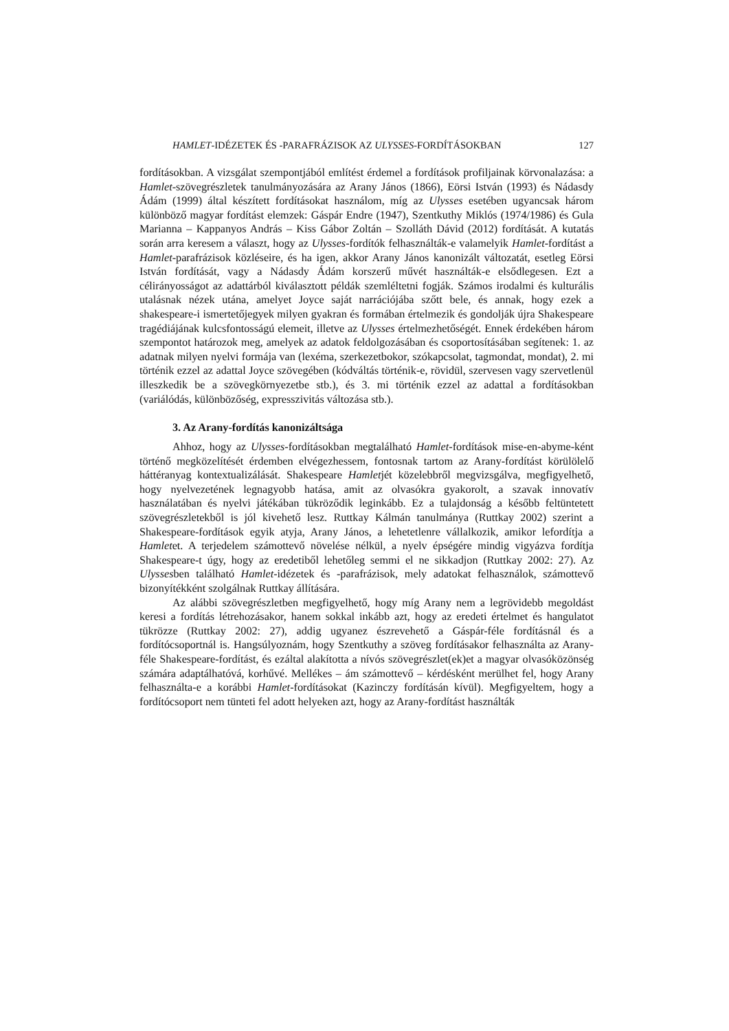HAMLET-IDÉZETEK ÉS -PARAFRÁZISOK AZ ULYSSES-FORDÍTÁSOKBAN 127
fordításokban. A vizsgálat szempontjából említést érdemel a fordítások profiljainak körvonalazása: a Hamlet-szövegrészletek tanulmányozására az Arany János (1866), Eörsi István (1993) és Nádasdy Ádám (1999) által készített fordításokat használom, míg az Ulysses esetében ugyancsak három különböző magyar fordítást elemzek: Gáspár Endre (1947), Szentkuthy Miklós (1974/1986) és Gula Marianna – Kappanyos András – Kiss Gábor Zoltán – Szolláth Dávid (2012) fordítását. A kutatás során arra keresem a választ, hogy az Ulysses-fordítók felhasználták-e valamelyik Hamlet-fordítást a Hamlet-parafrázisok közléseire, és ha igen, akkor Arany János kanonizált változatát, esetleg Eörsi István fordítását, vagy a Nádasdy Ádám korszerű művét használták-e elsődlegesen. Ezt a célirányosságot az adattárból kiválasztott példák szemléltetni fogják. Számos irodalmi és kulturális utalásnak nézek utána, amelyet Joyce saját narrációjába szőtt bele, és annak, hogy ezek a shakespeare-i ismertetőjegyek milyen gyakran és formában értelmezik és gondolják újra Shakespeare tragédiájának kulcsfontosságú elemeit, illetve az Ulysses értelmezhetőségét. Ennek érdekében három szempontot határozok meg, amelyek az adatok feldolgozásában és csoportosításában segítenek: 1. az adatnak milyen nyelvi formája van (lexéma, szerkezetbokor, szókapcsolat, tagmondat, mondat), 2. mi történik ezzel az adattal Joyce szövegében (kódváltás történik-e, rövidül, szervesen vagy szervetlenül illeszkedik be a szövegkörnyezetbe stb.), és 3. mi történik ezzel az adattal a fordításokban (variálódás, különbözőség, expresszivitás változása stb.).
3. Az Arany-fordítás kanonizáltsága
Ahhoz, hogy az Ulysses-fordításokban megtalálható Hamlet-fordítások mise-en-abyme-ként történő megközelítését érdemben elvégezhessem, fontosnak tartom az Arany-fordítást körülölelő háttéranyag kontextualizálását. Shakespeare Hamletjét közelebbről megvizsgálva, megfigyelhető, hogy nyelvezetének legnagyobb hatása, amit az olvasókra gyakorolt, a szavak innovatív használatában és nyelvi játékában tükröződik leginkább. Ez a tulajdonság a később feltüntetett szövegrészletekből is jól kivehető lesz. Ruttkay Kálmán tanulmánya (Ruttkay 2002) szerint a Shakespeare-fordítások egyik atyja, Arany János, a lehetetlenre vállalkozik, amikor lefordítja a Hamletet. A terjedelem számottevő növelése nélkül, a nyelv épségére mindig vigyázva fordítja Shakespeare-t úgy, hogy az eredetiből lehetőleg semmi el ne sikkadjon (Ruttkay 2002: 27). Az Ulyssesben található Hamlet-idézetek és -parafrázisok, mely adatokat felhasználok, számottevő bizonyítékként szolgálnak Ruttkay állítására.
Az alábbi szövegrészletben megfigyelhető, hogy míg Arany nem a legrövidebb megoldást keresi a fordítás létrehozásakor, hanem sokkal inkább azt, hogy az eredeti értelmet és hangulatot tükrözze (Ruttkay 2002: 27), addig ugyanez észrevehető a Gáspár-féle fordításnál és a fordítócsoportnál is. Hangsúlyoznám, hogy Szentkuthy a szöveg fordításakor felhasználta az Arany-féle Shakespeare-fordítást, és ezáltal alakította a nívós szövegrészlet(ek)et a magyar olvasóközönség számára adaptálhatóvá, korhűvé. Mellékes – ám számottevő – kérdésként merülhet fel, hogy Arany felhasználta-e a korábbi Hamlet-fordításokat (Kazinczy fordításán kívül). Megfigyeltem, hogy a fordítócsoport nem tünteti fel adott helyeken azt, hogy az Arany-fordítást használták